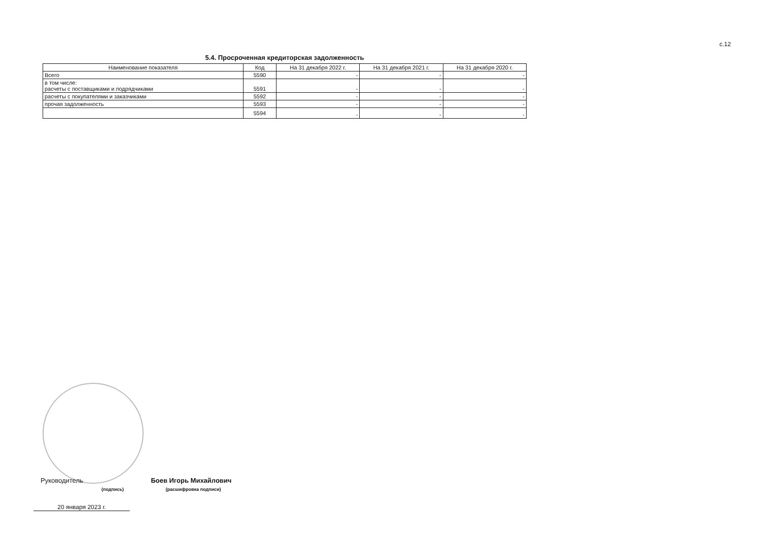с.12
5.4. Просроченная кредиторская задолженность
| Наименование показателя | Код | На 31 декабря 2022 г. | На 31 декабря 2021 г. | На 31 декабря 2020 г. |
| --- | --- | --- | --- | --- |
| Всего | 5590 | - | - | - |
| в том числе: расчеты с поставщиками и подрядчиками | 5591 | - | - | - |
| расчеты с покупателями и заказчиками | 5592 | - | - | - |
| прочая задолженность | 5593 | - | - | - |
| | 5594 | - | - | - |
Руководитель Боев Игорь Михайлович
(подпись) (расшифровка подписи)
20 января 2023 г.